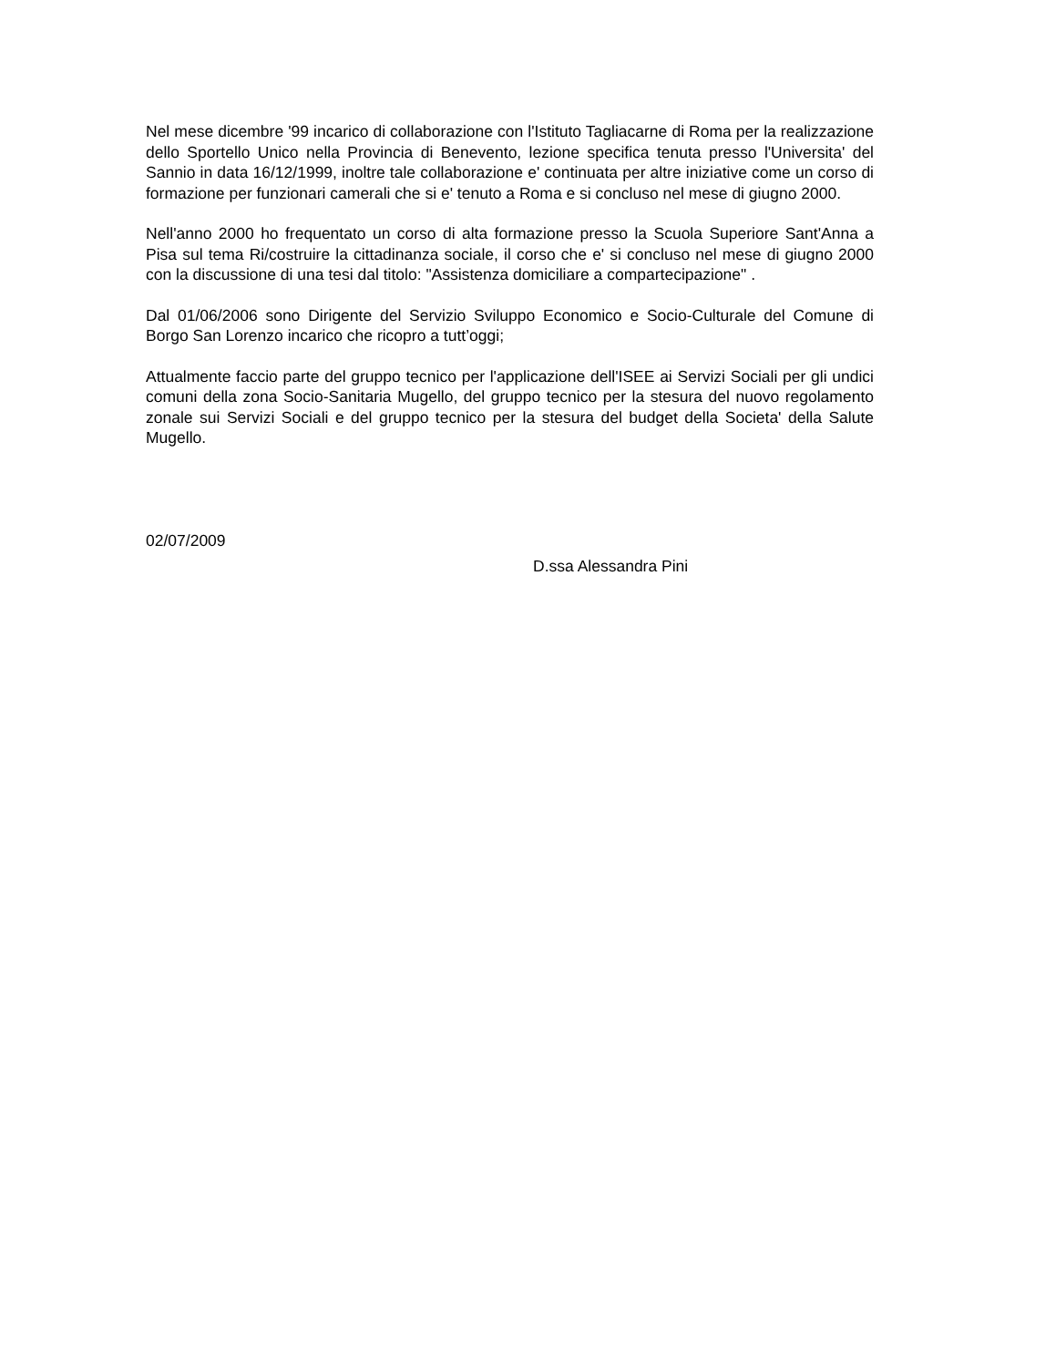Nel mese dicembre '99 incarico di collaborazione con l'Istituto Tagliacarne di Roma per la realizzazione dello Sportello Unico nella Provincia di Benevento, lezione specifica tenuta presso l'Universita' del Sannio in data 16/12/1999, inoltre tale collaborazione e' continuata per altre iniziative come un corso di formazione per funzionari camerali che si e' tenuto a Roma e si concluso nel mese di giugno 2000.
Nell'anno 2000 ho frequentato un corso di alta formazione presso la Scuola Superiore Sant'Anna a Pisa sul tema Ri/costruire la cittadinanza sociale, il corso che e' si concluso nel mese di giugno 2000 con la discussione di una tesi dal titolo: "Assistenza domiciliare a compartecipazione" .
Dal 01/06/2006 sono Dirigente del Servizio Sviluppo Economico e Socio-Culturale del Comune di Borgo San Lorenzo incarico che ricopro a tutt’oggi;
Attualmente faccio parte del gruppo tecnico per l'applicazione dell'ISEE ai Servizi Sociali per gli undici comuni della zona Socio-Sanitaria Mugello, del gruppo tecnico per la stesura del nuovo regolamento zonale sui Servizi Sociali e del gruppo tecnico per la stesura del budget della Societa' della Salute Mugello.
02/07/2009
D.ssa Alessandra Pini